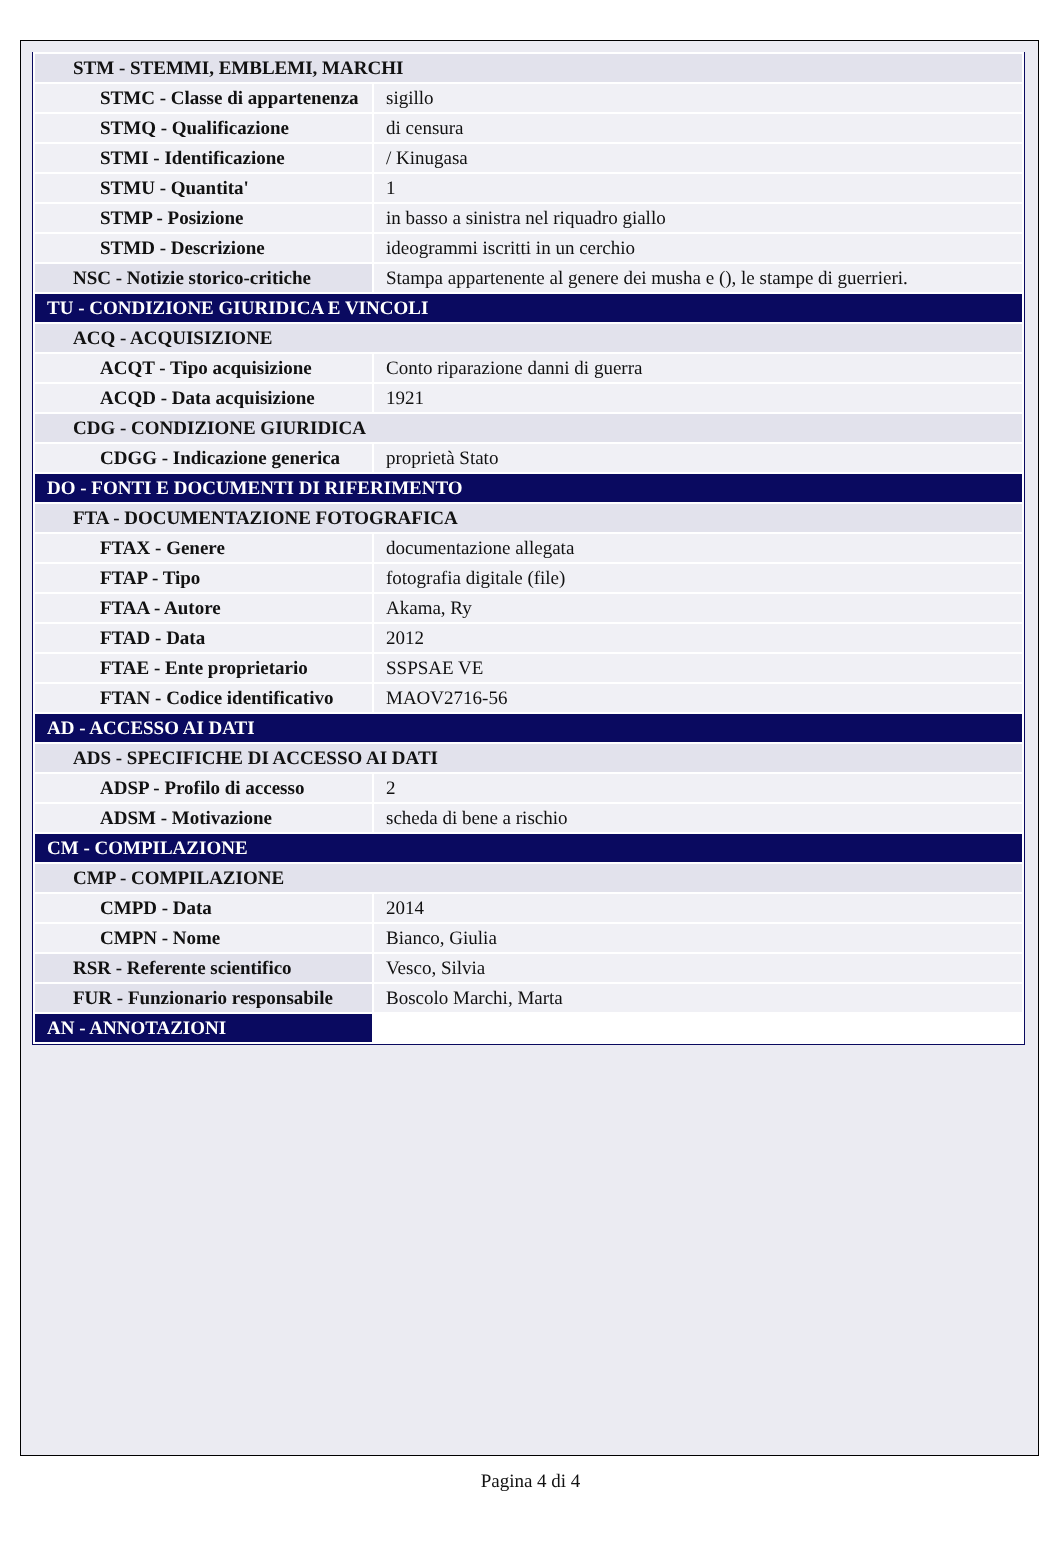| STM - STEMMI, EMBLEMI, MARCHI | |
| STMC - Classe di appartenenza | sigillo |
| STMQ - Qualificazione | di censura |
| STMI - Identificazione | / Kinugasa |
| STMU - Quantita' | 1 |
| STMP - Posizione | in basso a sinistra nel riquadro giallo |
| STMD - Descrizione | ideogrammi iscritti in un cerchio |
| NSC - Notizie storico-critiche | Stampa appartenente al genere dei musha e (), le stampe di guerrieri. |
| TU - CONDIZIONE GIURIDICA E VINCOLI | |
| ACQ - ACQUISIZIONE | |
| ACQT - Tipo acquisizione | Conto riparazione danni di guerra |
| ACQD - Data acquisizione | 1921 |
| CDG - CONDIZIONE GIURIDICA | |
| CDGG - Indicazione generica | proprietà Stato |
| DO - FONTI E DOCUMENTI DI RIFERIMENTO | |
| FTA - DOCUMENTAZIONE FOTOGRAFICA | |
| FTAX - Genere | documentazione allegata |
| FTAP - Tipo | fotografia digitale (file) |
| FTAA - Autore | Akama, Ry |
| FTAD - Data | 2012 |
| FTAE - Ente proprietario | SSPSAE VE |
| FTAN - Codice identificativo | MAOV2716-56 |
| AD - ACCESSO AI DATI | |
| ADS - SPECIFICHE DI ACCESSO AI DATI | |
| ADSP - Profilo di accesso | 2 |
| ADSM - Motivazione | scheda di bene a rischio |
| CM - COMPILAZIONE | |
| CMP - COMPILAZIONE | |
| CMPD - Data | 2014 |
| CMPN - Nome | Bianco, Giulia |
| RSR - Referente scientifico | Vesco, Silvia |
| FUR - Funzionario responsabile | Boscolo Marchi, Marta |
| AN - ANNOTAZIONI | |
Pagina 4 di 4